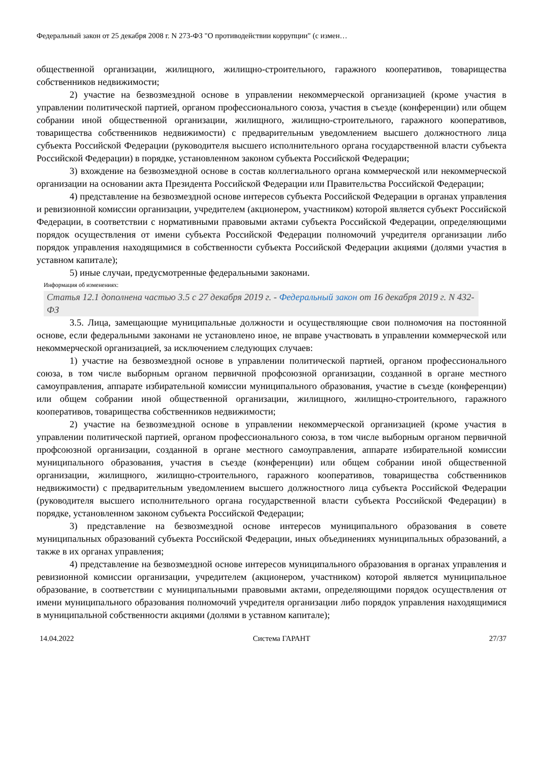Федеральный закон от 25 декабря 2008 г. N 273-ФЗ "О противодействии коррупции" (с измен…
общественной организации, жилищного, жилищно-строительного, гаражного кооперативов, товарищества собственников недвижимости;
2) участие на безвозмездной основе в управлении некоммерческой организацией (кроме участия в управлении политической партией, органом профессионального союза, участия в съезде (конференции) или общем собрании иной общественной организации, жилищного, жилищно-строительного, гаражного кооперативов, товарищества собственников недвижимости) с предварительным уведомлением высшего должностного лица субъекта Российской Федерации (руководителя высшего исполнительного органа государственной власти субъекта Российской Федерации) в порядке, установленном законом субъекта Российской Федерации;
3) вхождение на безвозмездной основе в состав коллегиального органа коммерческой или некоммерческой организации на основании акта Президента Российской Федерации или Правительства Российской Федерации;
4) представление на безвозмездной основе интересов субъекта Российской Федерации в органах управления и ревизионной комиссии организации, учредителем (акционером, участником) которой является субъект Российской Федерации, в соответствии с нормативными правовыми актами субъекта Российской Федерации, определяющими порядок осуществления от имени субъекта Российской Федерации полномочий учредителя организации либо порядок управления находящимися в собственности субъекта Российской Федерации акциями (долями участия в уставном капитале);
5) иные случаи, предусмотренные федеральными законами.
Информация об изменениях:
Статья 12.1 дополнена частью 3.5 с 27 декабря 2019 г. - Федеральный закон от 16 декабря 2019 г. N 432-ФЗ
3.5. Лица, замещающие муниципальные должности и осуществляющие свои полномочия на постоянной основе, если федеральными законами не установлено иное, не вправе участвовать в управлении коммерческой или некоммерческой организацией, за исключением следующих случаев:
1) участие на безвозмездной основе в управлении политической партией, органом профессионального союза, в том числе выборным органом первичной профсоюзной организации, созданной в органе местного самоуправления, аппарате избирательной комиссии муниципального образования, участие в съезде (конференции) или общем собрании иной общественной организации, жилищного, жилищно-строительного, гаражного кооперативов, товарищества собственников недвижимости;
2) участие на безвозмездной основе в управлении некоммерческой организацией (кроме участия в управлении политической партией, органом профессионального союза, в том числе выборным органом первичной профсоюзной организации, созданной в органе местного самоуправления, аппарате избирательной комиссии муниципального образования, участия в съезде (конференции) или общем собрании иной общественной организации, жилищного, жилищно-строительного, гаражного кооперативов, товарищества собственников недвижимости) с предварительным уведомлением высшего должностного лица субъекта Российской Федерации (руководителя высшего исполнительного органа государственной власти субъекта Российской Федерации) в порядке, установленном законом субъекта Российской Федерации;
3) представление на безвозмездной основе интересов муниципального образования в совете муниципальных образований субъекта Российской Федерации, иных объединениях муниципальных образований, а также в их органах управления;
4) представление на безвозмездной основе интересов муниципального образования в органах управления и ревизионной комиссии организации, учредителем (акционером, участником) которой является муниципальное образование, в соответствии с муниципальными правовыми актами, определяющими порядок осуществления от имени муниципального образования полномочий учредителя организации либо порядок управления находящимися в муниципальной собственности акциями (долями в уставном капитале);
14.04.2022 Система ГАРАНТ 27/37